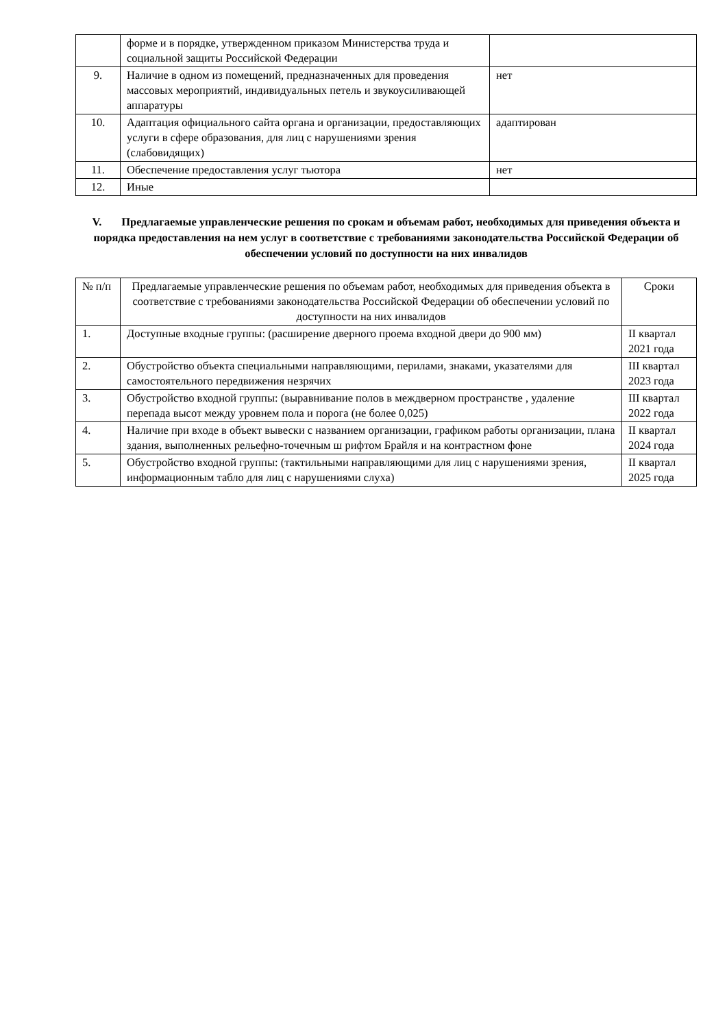| | форме и в порядке, утвержденном приказом Министерства труда и социальной защиты Российской Федерации | |
| 9. | Наличие в одном из помещений, предназначенных для проведения массовых мероприятий, индивидуальных петель и звукоусиливающей аппаратуры | нет |
| 10. | Адаптация официального сайта органа и организации, предоставляющих услуги в сфере образования, для лиц с нарушениями зрения (слабовидящих) | адаптирован |
| 11. | Обеспечение предоставления услуг тьютора | нет |
| 12. | Иные | |
V. Предлагаемые управленческие решения по срокам и объемам работ, необходимых для приведения объекта и порядка предоставления на нем услуг в соответствие с требованиями законодательства Российской Федерации об обеспечении условий по доступности на них инвалидов
| № п/п | Предлагаемые управленческие решения по объемам работ, необходимых для приведения объекта в соответствие с требованиями законодательства Российской Федерации об обеспечении условий по доступности на них инвалидов | Сроки |
| --- | --- | --- |
| 1. | Доступные входные группы: (расширение дверного проема входной двери до 900 мм) | II квартал 2021 года |
| 2. | Обустройство объекта специальными направляющими, перилами, знаками, указателями для самостоятельного передвижения незрячих | III квартал 2023 года |
| 3. | Обустройство входной группы: (выравнивание полов в междверном пространстве , удаление перепада высот между уровнем пола и порога (не более 0,025) | III квартал 2022 года |
| 4. | Наличие при входе в объект вывески с названием организации, графиком работы организации, плана здания, выполненных рельефно-точечным ш рифтом Брайля и на контрастном фоне | II квартал 2024 года |
| 5. | Обустройство входной группы: (тактильными направляющими для лиц с нарушениями зрения, информационным табло для лиц с нарушениями слуха) | II квартал 2025 года |